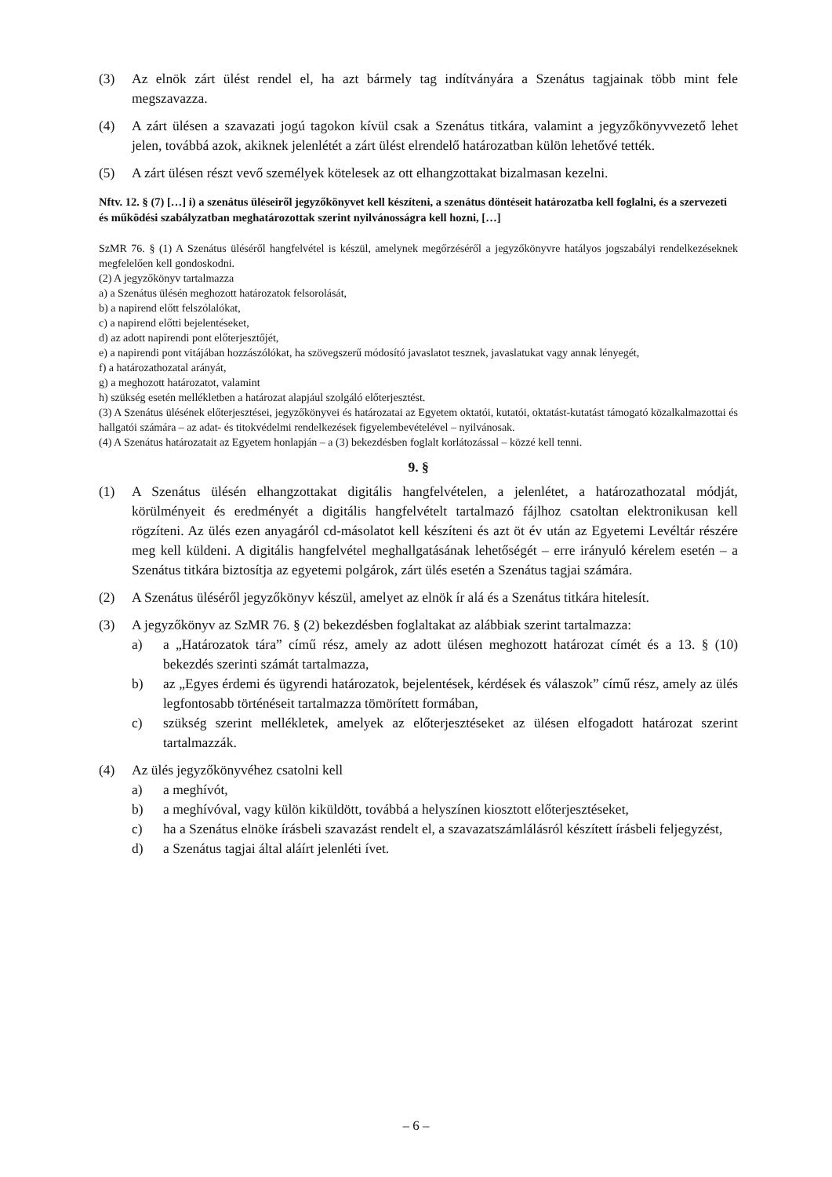(3) Az elnök zárt ülést rendel el, ha azt bármely tag indítványára a Szenátus tagjainak több mint fele megszavazza.
(4) A zárt ülésen a szavazati jogú tagokon kívül csak a Szenátus titkára, valamint a jegyzőkönyvvezető lehet jelen, továbbá azok, akiknek jelenlétét a zárt ülést elrendelő határozatban külön lehetővé tették.
(5) A zárt ülésen részt vevő személyek kötelesek az ott elhangzottakat bizalmasan kezelni.
Nftv. 12. § (7) […] i) a szenátus üléseiről jegyzőkönyvet kell készíteni, a szenátus döntéseit határozatba kell foglalni, és a szervezeti és működési szabályzatban meghatározottak szerint nyilvánosságra kell hozni, […]
SzMR 76. § (1) A Szenátus üléséről hangfelvétel is készül, amelynek megőrzéséről a jegyzőkönyvre hatályos jogszabályi rendelkezéseknek megfelelően kell gondoskodni.
(2) A jegyzőkönyv tartalmazza
a) a Szenátus ülésén meghozott határozatok felsorolását,
b) a napirend előtt felszólalókat,
c) a napirend előtti bejelentéseket,
d) az adott napirendi pont előterjesztőjét,
e) a napirendi pont vitájában hozzászólókat, ha szövegszerű módosító javaslatot tesznek, javaslatukat vagy annak lényegét,
f) a határozathozatal arányát,
g) a meghozott határozatot, valamint
h) szükség esetén mellékletben a határozat alapjául szolgáló előterjesztést.
(3) A Szenátus ülésének előterjesztései, jegyzőkönyvei és határozatai az Egyetem oktatói, kutatói, oktatást-kutatást támogató közalkalmazottai és hallgatói számára – az adat- és titokvédelmi rendelkezések figyelembevételével – nyilvánosak.
(4) A Szenátus határozatait az Egyetem honlapján – a (3) bekezdésben foglalt korlátozással – közzé kell tenni.
9. §
(1) A Szenátus ülésén elhangzottakat digitális hangfelvételen, a jelenlétet, a határozathozatal módját, körülményeit és eredményét a digitális hangfelvételt tartalmazó fájlhoz csatoltan elektronikusan kell rögzíteni. Az ülés ezen anyagáról cd-másolatot kell készíteni és azt öt év után az Egyetemi Levéltár részére meg kell küldeni. A digitális hangfelvétel meghallgatásának lehetőségét – erre irányuló kérelem esetén – a Szenátus titkára biztosítja az egyetemi polgárok, zárt ülés esetén a Szenátus tagjai számára.
(2) A Szenátus üléséről jegyzőkönyv készül, amelyet az elnök ír alá és a Szenátus titkára hitelesít.
(3) A jegyzőkönyv az SzMR 76. § (2) bekezdésben foglaltakat az alábbiak szerint tartalmazza:
a) a „Határozatok tára” című rész, amely az adott ülésen meghozott határozat címét és a 13. § (10) bekezdés szerinti számát tartalmazza,
b) az „Egyes érdemi és ügyrendi határozatok, bejelentések, kérdések és válaszok” című rész, amely az ülés legfontosabb történéseit tartalmazza tömörített formában,
c) szükség szerint mellékletek, amelyek az előterjesztéseket az ülésen elfogadott határozat szerint tartalmazzák.
(4) Az ülés jegyzőkönyvéhez csatolni kell
a) a meghívót,
b) a meghívóval, vagy külön kiküldött, továbbá a helyszínen kiosztott előterjesztéseket,
c) ha a Szenátus elnöke írásbeli szavazást rendelt el, a szavazatszámlálásról készített írásbeli feljegyzést,
d) a Szenátus tagjai által aláírt jelenléti ívet.
– 6 –